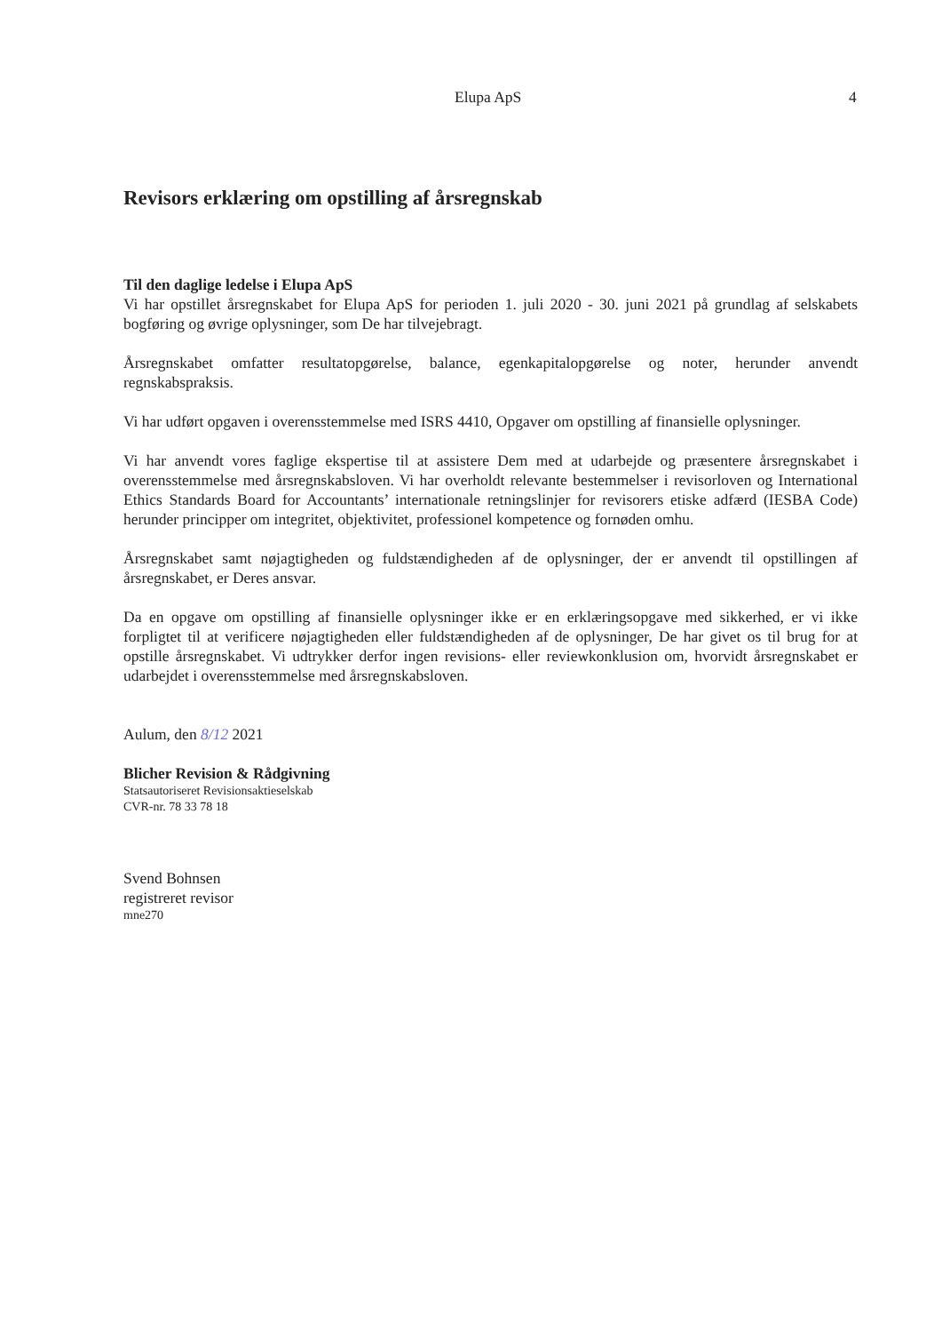Elupa ApS 4
Revisors erklæring om opstilling af årsregnskab
Til den daglige ledelse i Elupa ApS
Vi har opstillet årsregnskabet for Elupa ApS for perioden 1. juli 2020 - 30. juni 2021 på grundlag af selskabets bogføring og øvrige oplysninger, som De har tilvejebragt.
Årsregnskabet omfatter resultatopgørelse, balance, egenkapitalopgørelse og noter, herunder anvendt regnskabspraksis.
Vi har udført opgaven i overensstemmelse med ISRS 4410, Opgaver om opstilling af finansielle oplysninger.
Vi har anvendt vores faglige ekspertise til at assistere Dem med at udarbejde og præsentere årsregnskabet i overensstemmelse med årsregnskabsloven. Vi har overholdt relevante bestemmelser i revisorloven og International Ethics Standards Board for Accountants’ internationale retningslinjer for revisorers etiske adfærd (IESBA Code) herunder principper om integritet, objektivitet, professionel kompetence og fornøden omhu.
Årsregnskabet samt nøjagtigheden og fuldstændigheden af de oplysninger, der er anvendt til opstillingen af årsregnskabet, er Deres ansvar.
Da en opgave om opstilling af finansielle oplysninger ikke er en erklæringsopgave med sikkerhed, er vi ikke forpligtet til at verificere nøjagtigheden eller fuldstændigheden af de oplysninger, De har givet os til brug for at opstille årsregnskabet. Vi udtrykker derfor ingen revisions- eller reviewkonklusion om, hvorvidt årsregnskabet er udarbejdet i overensstemmelse med årsregnskabsloven.
Aulum, den 8/12 2021
Blicher Revision & Rådgivning
Statsautoriseret Revisionsaktieselskab
CVR-nr. 78 33 78 18
Svend Bohnsen
registreret revisor
mne270